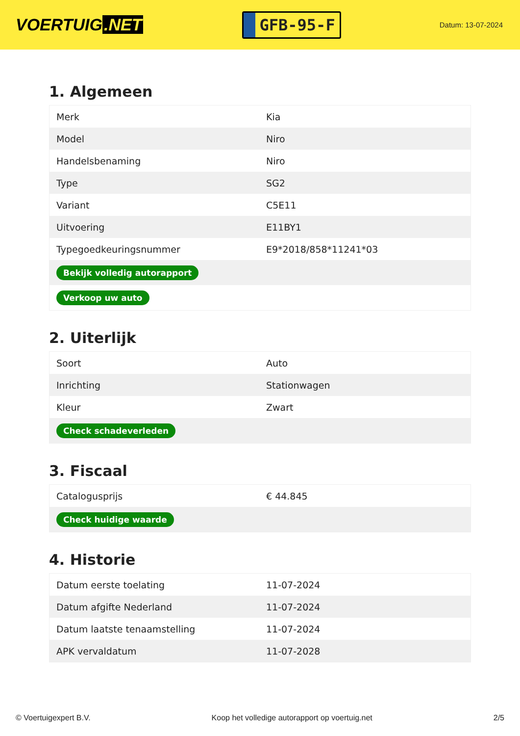VOERTUIG.NET
GFB-95-F
Datum: 13-07-2024
1. Algemeen
| Merk | Kia |
| Model | Niro |
| Handelsbenaming | Niro |
| Type | SG2 |
| Variant | C5E11 |
| Uitvoering | E11BY1 |
| Typegoedkeuringsnummer | E9*2018/858*11241*03 |
| Bekijk volledig autorapport | |
| Verkoop uw auto | |
2. Uiterlijk
| Soort | Auto |
| Inrichting | Stationwagen |
| Kleur | Zwart |
| Check schadeverleden | |
3. Fiscaal
| Catalogusprijs | € 44.845 |
| Check huidige waarde | |
4. Historie
| Datum eerste toelating | 11-07-2024 |
| Datum afgifte Nederland | 11-07-2024 |
| Datum laatste tenaamstelling | 11-07-2024 |
| APK vervaldatum | 11-07-2028 |
© Voertuigexpert B.V. Koop het volledige autorapport op voertuig.net 2/5